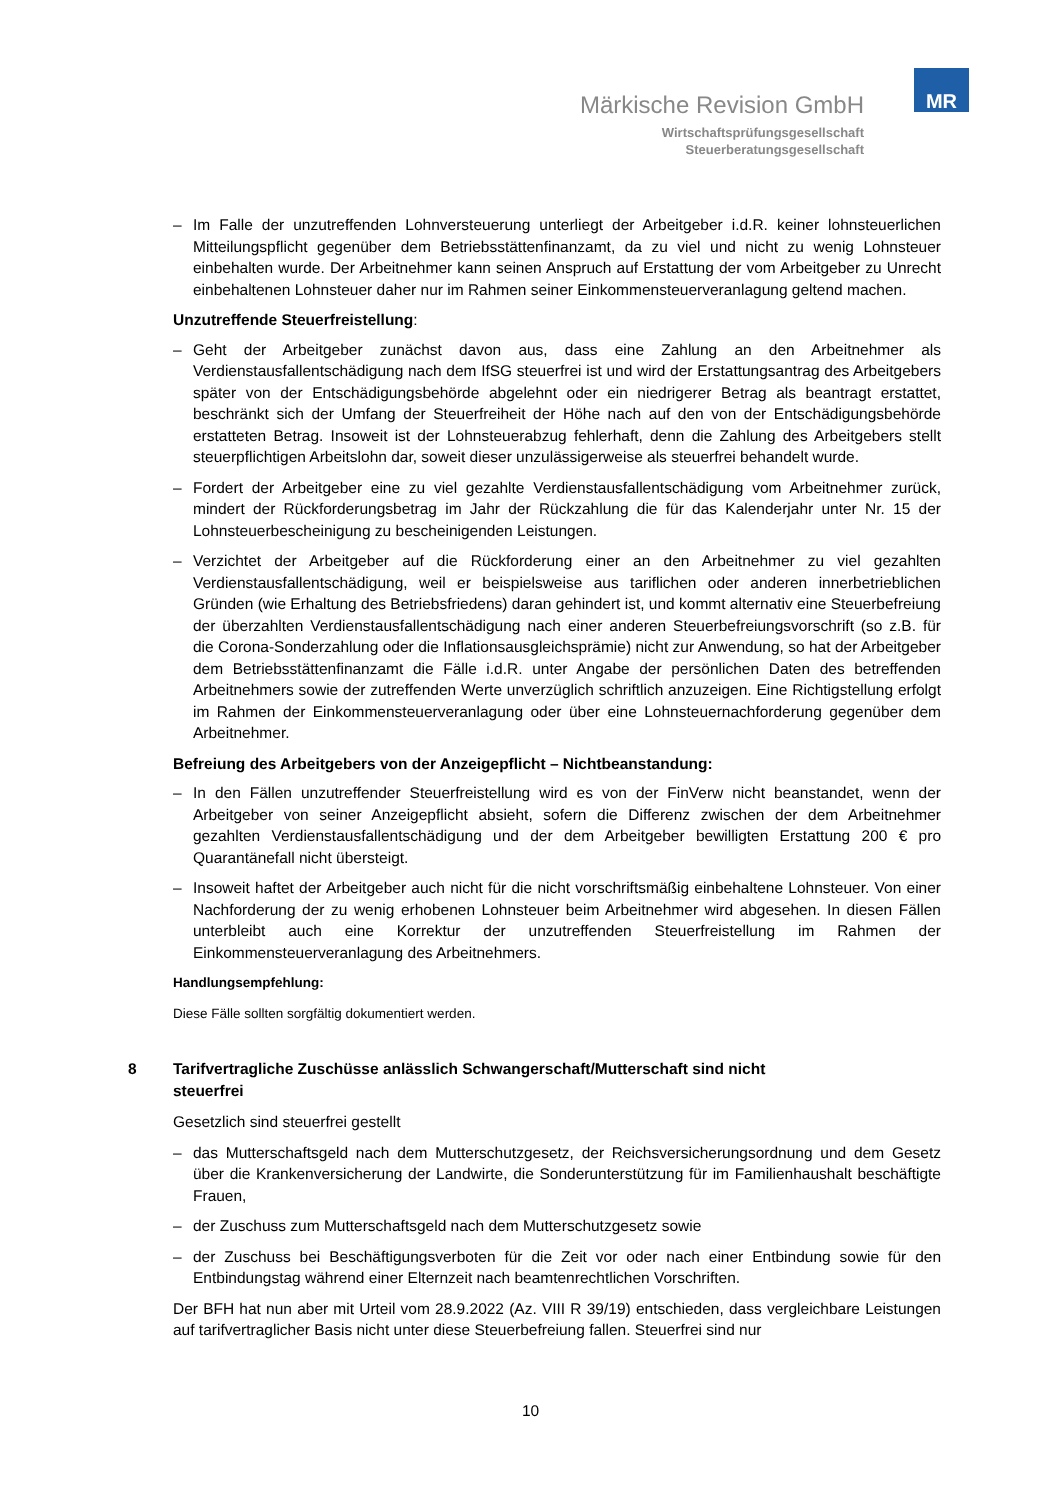Märkische Revision GmbH
Wirtschaftsprüfungsgesellschaft
Steuerberatungsgesellschaft
MR
– Im Falle der unzutreffenden Lohnversteuerung unterliegt der Arbeitgeber i.d.R. keiner lohnsteuerlichen Mitteilungspflicht gegenüber dem Betriebsstättenfinanzamt, da zu viel und nicht zu wenig Lohnsteuer einbehalten wurde. Der Arbeitnehmer kann seinen Anspruch auf Erstattung der vom Arbeitgeber zu Unrecht einbehaltenen Lohnsteuer daher nur im Rahmen seiner Einkommensteuerveranlagung geltend machen.
Unzutreffende Steuerfreistellung:
– Geht der Arbeitgeber zunächst davon aus, dass eine Zahlung an den Arbeitnehmer als Verdienstausfallentschädigung nach dem IfSG steuerfrei ist und wird der Erstattungsantrag des Arbeitgebers später von der Entschädigungsbehörde abgelehnt oder ein niedrigerer Betrag als beantragt erstattet, beschränkt sich der Umfang der Steuerfreiheit der Höhe nach auf den von der Entschädigungsbehörde erstatteten Betrag. Insoweit ist der Lohnsteuerabzug fehlerhaft, denn die Zahlung des Arbeitgebers stellt steuerpflichtigen Arbeitslohn dar, soweit dieser unzulässigerweise als steuerfrei behandelt wurde.
– Fordert der Arbeitgeber eine zu viel gezahlte Verdienstausfallentschädigung vom Arbeitnehmer zurück, mindert der Rückforderungsbetrag im Jahr der Rückzahlung die für das Kalenderjahr unter Nr. 15 der Lohnsteuerbescheinigung zu bescheinigenden Leistungen.
– Verzichtet der Arbeitgeber auf die Rückforderung einer an den Arbeitnehmer zu viel gezahlten Verdienstausfallentschädigung, weil er beispielsweise aus tariflichen oder anderen innerbetrieblichen Gründen (wie Erhaltung des Betriebsfriedens) daran gehindert ist, und kommt alternativ eine Steuerbefreiung der überzahlten Verdienstausfallentschädigung nach einer anderen Steuerbefreiungsvorschrift (so z.B. für die Corona-Sonderzahlung oder die Inflationsausgleichsprämie) nicht zur Anwendung, so hat der Arbeitgeber dem Betriebsstättenfinanzamt die Fälle i.d.R. unter Angabe der persönlichen Daten des betreffenden Arbeitnehmers sowie der zutreffenden Werte unverzüglich schriftlich anzuzeigen. Eine Richtigstellung erfolgt im Rahmen der Einkommensteuerveranlagung oder über eine Lohnsteuernachforderung gegenüber dem Arbeitnehmer.
Befreiung des Arbeitgebers von der Anzeigepflicht – Nichtbeanstandung:
– In den Fällen unzutreffender Steuerfreistellung wird es von der FinVerw nicht beanstandet, wenn der Arbeitgeber von seiner Anzeigepflicht absieht, sofern die Differenz zwischen der dem Arbeitnehmer gezahlten Verdienstausfallentschädigung und der dem Arbeitgeber bewilligten Erstattung 200 € pro Quarantänefall nicht übersteigt.
– Insoweit haftet der Arbeitgeber auch nicht für die nicht vorschriftsmäßig einbehaltene Lohnsteuer. Von einer Nachforderung der zu wenig erhobenen Lohnsteuer beim Arbeitnehmer wird abgesehen. In diesen Fällen unterbleibt auch eine Korrektur der unzutreffenden Steuerfreistellung im Rahmen der Einkommensteuerveranlagung des Arbeitnehmers.
Handlungsempfehlung:
Diese Fälle sollten sorgfältig dokumentiert werden.
8 Tarifvertragliche Zuschüsse anlässlich Schwangerschaft/Mutterschaft sind nicht
steuerfrei
Gesetzlich sind steuerfrei gestellt
– das Mutterschaftsgeld nach dem Mutterschutzgesetz, der Reichsversicherungsordnung und dem Gesetz über die Krankenversicherung der Landwirte, die Sonderunterstützung für im Familienhaushalt beschäftigte Frauen,
– der Zuschuss zum Mutterschaftsgeld nach dem Mutterschutzgesetz sowie
– der Zuschuss bei Beschäftigungsverboten für die Zeit vor oder nach einer Entbindung sowie für den Entbindungstag während einer Elternzeit nach beamtenrechtlichen Vorschriften.
Der BFH hat nun aber mit Urteil vom 28.9.2022 (Az. VIII R 39/19) entschieden, dass vergleichbare Leistungen auf tarifvertraglicher Basis nicht unter diese Steuerbefreiung fallen. Steuerfrei sind nur
10